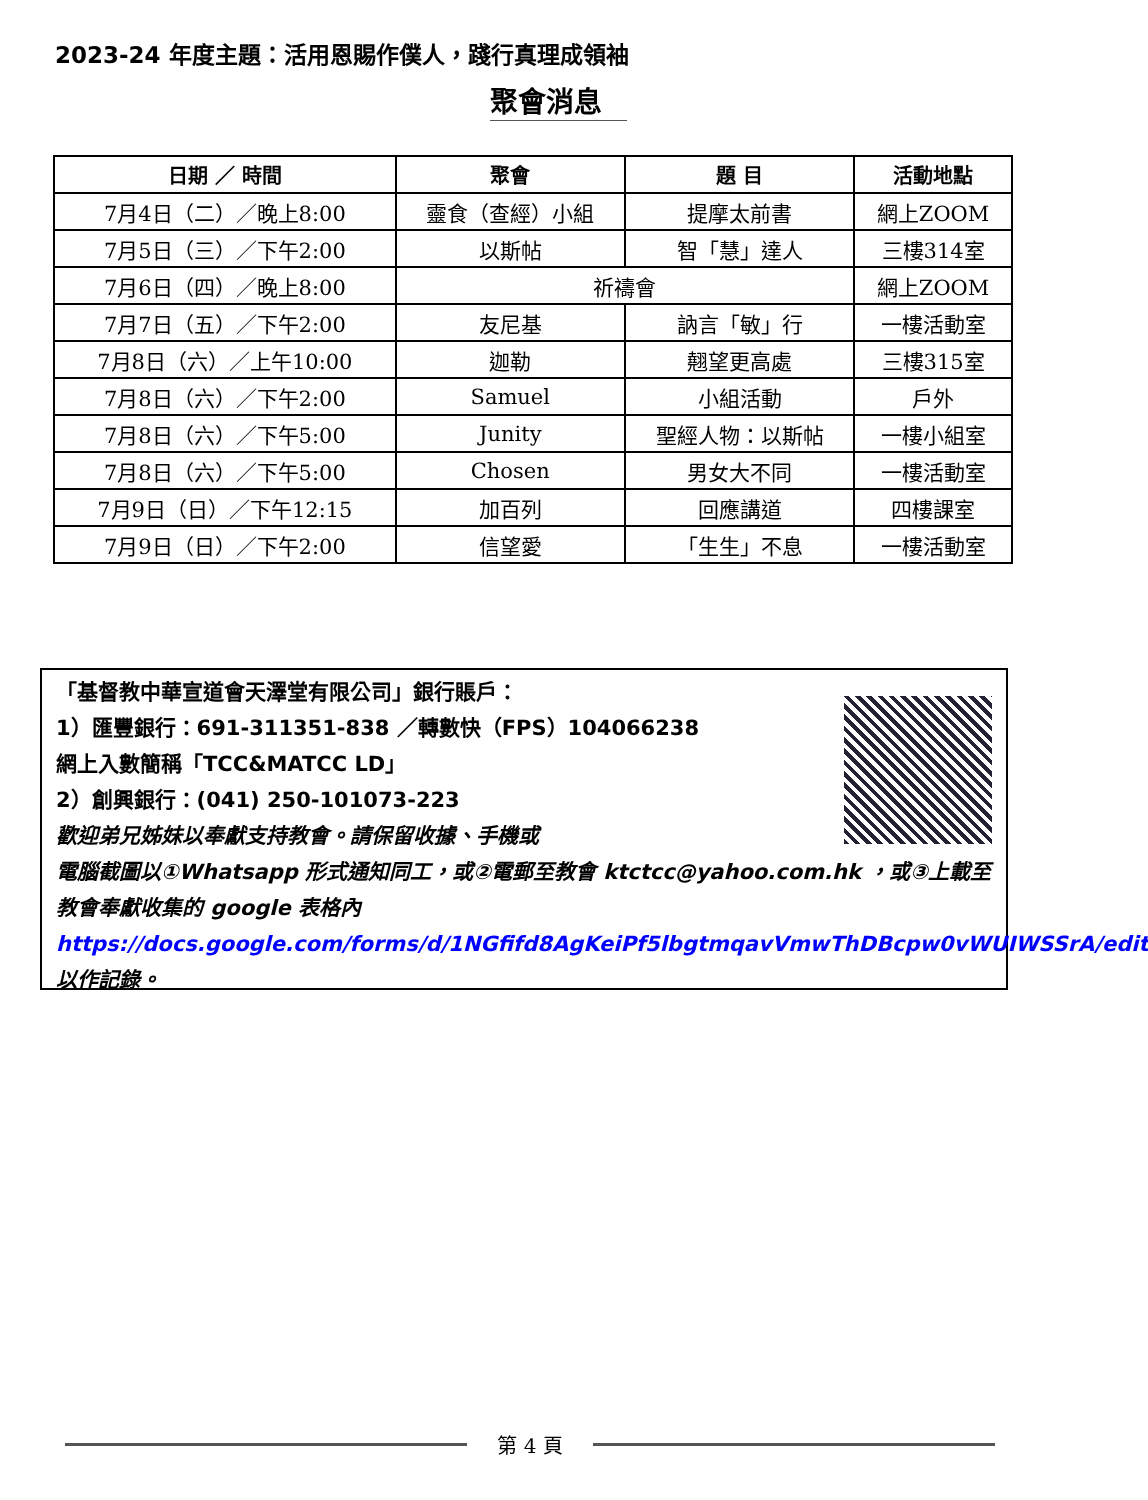2023-24 年度主題：活用恩賜作僕人，踐行真理成領袖
聚會消息
| 日期 ／ 時間 | 聚會 | 題 目 | 活動地點 |
| --- | --- | --- | --- |
| 7月4日（二）／晚上8:00 | 靈食（查經）小組 | 提摩太前書 | 網上ZOOM |
| 7月5日（三）／下午2:00 | 以斯帖 | 智「慧」達人 | 三樓314室 |
| 7月6日（四）／晚上8:00 | 祈禱會 | | 網上ZOOM |
| 7月7日（五）／下午2:00 | 友尼基 | 訥言「敏」行 | 一樓活動室 |
| 7月8日（六）／上午10:00 | 迦勒 | 翹望更高處 | 三樓315室 |
| 7月8日（六）／下午2:00 | Samuel | 小組活動 | 戶外 |
| 7月8日（六）／下午5:00 | Junity | 聖經人物：以斯帖 | 一樓小組室 |
| 7月8日（六）／下午5:00 | Chosen | 男女大不同 | 一樓活動室 |
| 7月9日（日）／下午12:15 | 加百列 | 回應講道 | 四樓課室 |
| 7月9日（日）／下午2:00 | 信望愛 | 「生生」不息 | 一樓活動室 |
「基督教中華宣道會天澤堂有限公司」銀行賬戶：
1）匯豐銀行：691-311351-838 ／轉數快（FPS）104066238
網上入數簡稱「TCC&MATCC LD」
2）創興銀行：(041) 250-101073-223
歡迎弟兄姊妹以奉獻支持教會。請保留收據、手機或
電腦截圖以①Whatsapp 形式通知同工，或②電郵至教會 ktctcc@yahoo.com.hk ，或③上載至教會奉獻收集的 google 表格內
https://docs.google.com/forms/d/1NGfifd8AgKeiPf5lbgtmqavVmwThDBcpw0vWUIWSSrA/edit 以作記錄。
第 4 頁